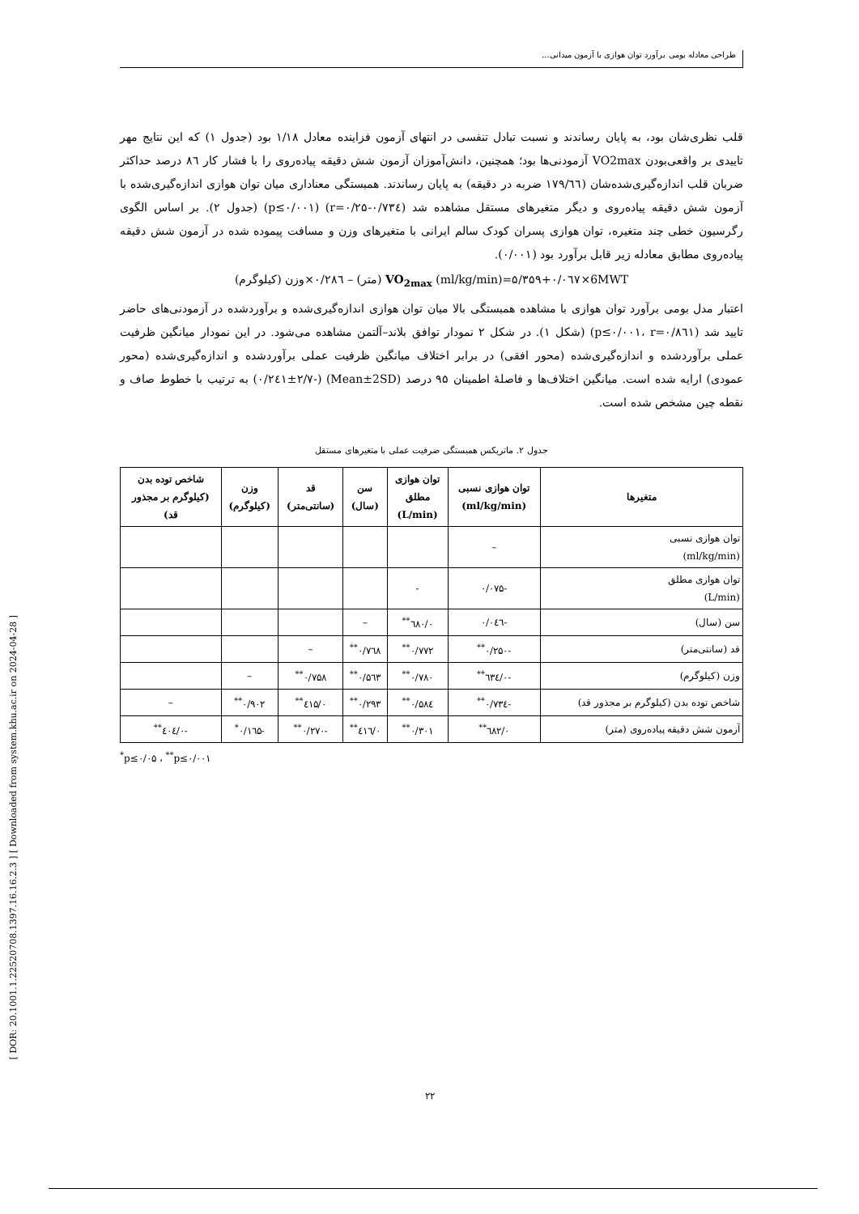طراحی معادله بومی برآورد توان هوازی با آزمون میدانی...
[ DOR: 20.1001.1.22520708.1397.16.16.2.3 ] [ Downloaded from system.khu.ac.ir on 2024-04-28 ]
قلب نظری‌شان بود، به پایان رساندند و نسبت تبادل تنفسی در انتهای آزمون فزاینده معادل ۱/۱۸ بود (جدول ۱) که این نتایج مهر تاییدی بر واقعی‌بودن VO2max آزمودنی‌ها بود؛ همچنین، دانش‌آموزان آزمون شش دقیقه پیاده‌روی را با فشار کار ۸٦ درصد حداکثر ضربان قلب اندازه‌گیری‌شده‌شان (۱۷۹/٦٦ ضربه در دقیقه) به پایان رساندند. همبستگی معناداری میان توان هوازی اندازه‌گیری‌شده با آزمون شش دقیقه پیاده‌روی و دیگر متغیرهای مستقل مشاهده شد (r=۰/۲۵-۰/۷۳٤) (p≤۰/۰۰۱) (جدول ۲). بر اساس الگوی رگرسیون خطی چند متغیره، توان هوازی پسران کودک سالم ایرانی با متغیرهای وزن و مسافت پیموده شده در آزمون شش دقیقه پیاده‌روی مطابق معادله زیر قابل برآورد بود (۰/۰۰۱).
VO<sub>2max</sub> (ml/kg/min)=۵/۳۵۹+۰/۰٦۷×6MWT (متر) – ۰/۲۸٦×وزن (کیلوگرم)
اعتبار مدل بومی برآورد توان هوازی با مشاهده همبستگی بالا میان توان هوازی اندازه‌گیری‌شده و برآوردشده در آزمودنی‌های حاضر تایید شد (p≤۰/۰۰۱، r=۰/۸٦۱) (شکل ۱). در شکل ۲ نمودار توافق بلاند–آلتمن مشاهده می‌شود. در این نمودار میانگین ظرفیت عملی برآوردشده و اندازه‌گیری‌شده (محور افقی) در برابر اختلاف میانگین ظرفیت عملی برآوردشده و اندازه‌گیری‌شده (محور عمودی) ارایه شده است. میانگین اختلاف‌ها و فاصلهٔ اطمینان ۹۵ درصد (Mean±2SD) (-۰/۲٤۱±۲/۷) به ترتیب با خطوط صاف و نقطه چین مشخص شده است.
جدول ۲. ماتریکس همبستگی ضرفیت عملی با متغیرهای مستقل
| متغیرها | توان هوازی نسبی (ml/kg/min) | توان هوازی مطلق (L/min) | سن (سال) | قد (سانتی‌متر) | وزن (کیلوگرم) | شاخص توده بدن (کیلوگرم بر مجذور قد) |
| --- | --- | --- | --- | --- | --- | --- |
| توان هوازی نسبی (ml/kg/min) | – | | | | | |
| توان هوازی مطلق (L/min) | -۰/۰۷۵ | - | | | | |
| سن (سال) | -۰/۰٤٦ | ۰/٦۸۰<sup>**</sup> | – | | | |
| قد (سانتی‌متر) | -۰/۲۵۰<sup>**</sup> | ۰/۷۷۲<sup>**</sup> | ۰/۷٦۸<sup>**</sup> | – | | |
| وزن (کیلوگرم) | -۰/٦۳٤<sup>**</sup> | ۰/۷۸۰<sup>**</sup> | ۰/۵٦۳<sup>**</sup> | ۰/۷۵۸<sup>**</sup> | – | |
| شاخص توده بدن (کیلوگرم بر مجذور قد) | -۰/۷۳٤<sup>**</sup> | ۰/۵۸٤<sup>**</sup> | ۰/۲۹۳<sup>**</sup> | ۰/٤۱۵<sup>**</sup> | ۰/۹۰۲<sup>**</sup> | – |
| آزمون شش دقیقه پیاده‌روی (متر) | ۰/٦۸۲<sup>**</sup> | ۰/۳۰۱<sup>**</sup> | ۰/٤۱٦<sup>**</sup> | -۰/۲۷۰<sup>**</sup> | -۰/۱٦۵<sup>*</sup> | -۰/٤۰٤<sup>**</sup> |
<sup>*</sup> p≤۰/۰۵ ، <sup>**</sup>p≤۰/۰۰۱
۲۲